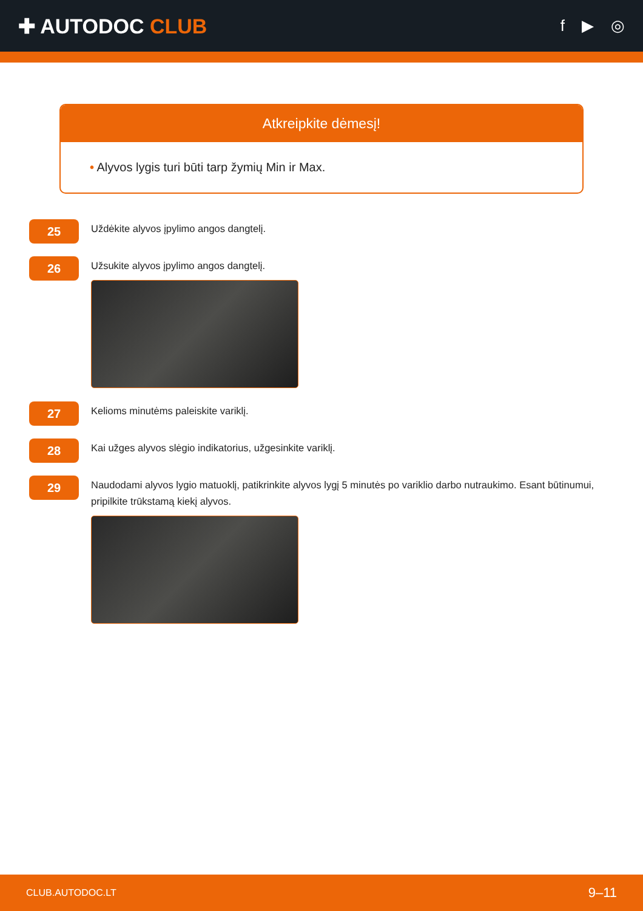✚ AUTODOC CLUB
f ▶ ◎
Atkreipkite dėmesį!
• Alyvos lygis turi būti tarp žymių Min ir Max.
25
Uždėkite alyvos įpylimo angos dangtelį.
26
Užsukite alyvos įpylimo angos dangtelį.
27
Kelioms minutėms paleiskite variklį.
28
Kai užges alyvos slėgio indikatorius, užgesinkite variklį.
29
Naudodami alyvos lygio matuoklį, patikrinkite alyvos lygį 5 minutės po variklio darbo nutraukimo. Esant būtinumui, pripilkite trūkstamą kiekį alyvos.
CLUB.AUTODOC.LT 9–11